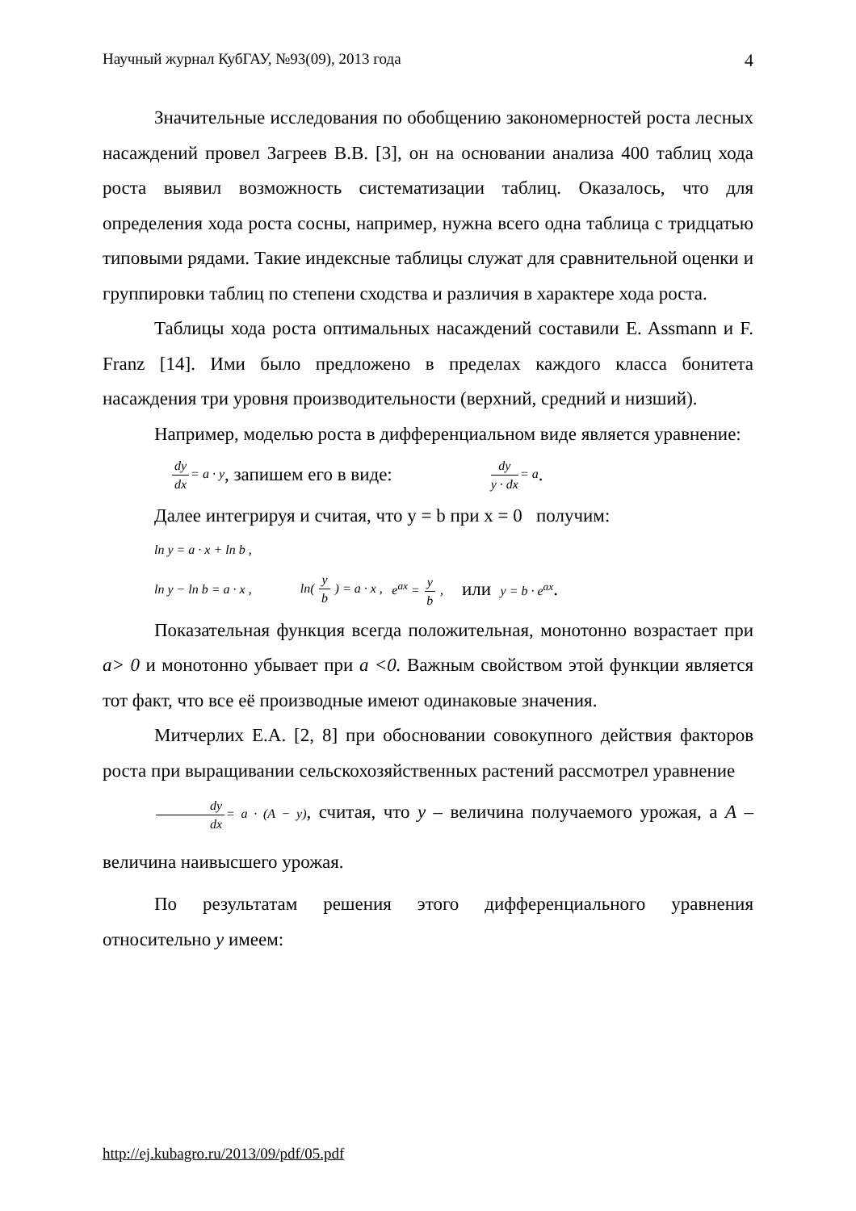Научный журнал КубГАУ, №93(09), 2013 года 4
Значительные исследования по обобщению закономерностей роста лесных насаждений провел Загреев В.В. [3], он на основании анализа 400 таблиц хода роста выявил возможность систематизации таблиц. Оказалось, что для определения хода роста сосны, например, нужна всего одна таблица с тридцатью типовыми рядами. Такие индексные таблицы служат для сравнительной оценки и группировки таблиц по степени сходства и различия в характере хода роста.
Таблицы хода роста оптимальных насаждений составили E. Assmann и F. Franz [14]. Ими было предложено в пределах каждого класса бонитета насаждения три уровня производительности (верхний, средний и низший).
Например, моделью роста в дифференциальном виде является уравнение:
dy dx= a · y, запишем его в виде: dy y · dx= a .
Далее интегрируя и считая, что y = b при x = 0 получим:
ln y = a · x + ln b ,
ln y − ln b = a · x , ln( y b ) = a · x , e<sup>ax</sup> = y b , или y = b · e<sup>ax</sup> .
Показательная функция всегда положительная, монотонно возрастает при a> 0 и монотонно убывает при a <0. Важным свойством этой функции является тот факт, что все её производные имеют одинаковые значения.
Митчерлих Е.А. [2, 8] при обосновании совокупного действия факторов роста при выращивании сельскохозяйственных растений рассмотрел уравнение
dy dx= a · (A − y), считая, что y – величина получаемого урожая, а A – величина наивысшего урожая.
По результатам решения этого дифференциального уравнения относительно y имеем:
http://ej.kubagro.ru/2013/09/pdf/05.pdf